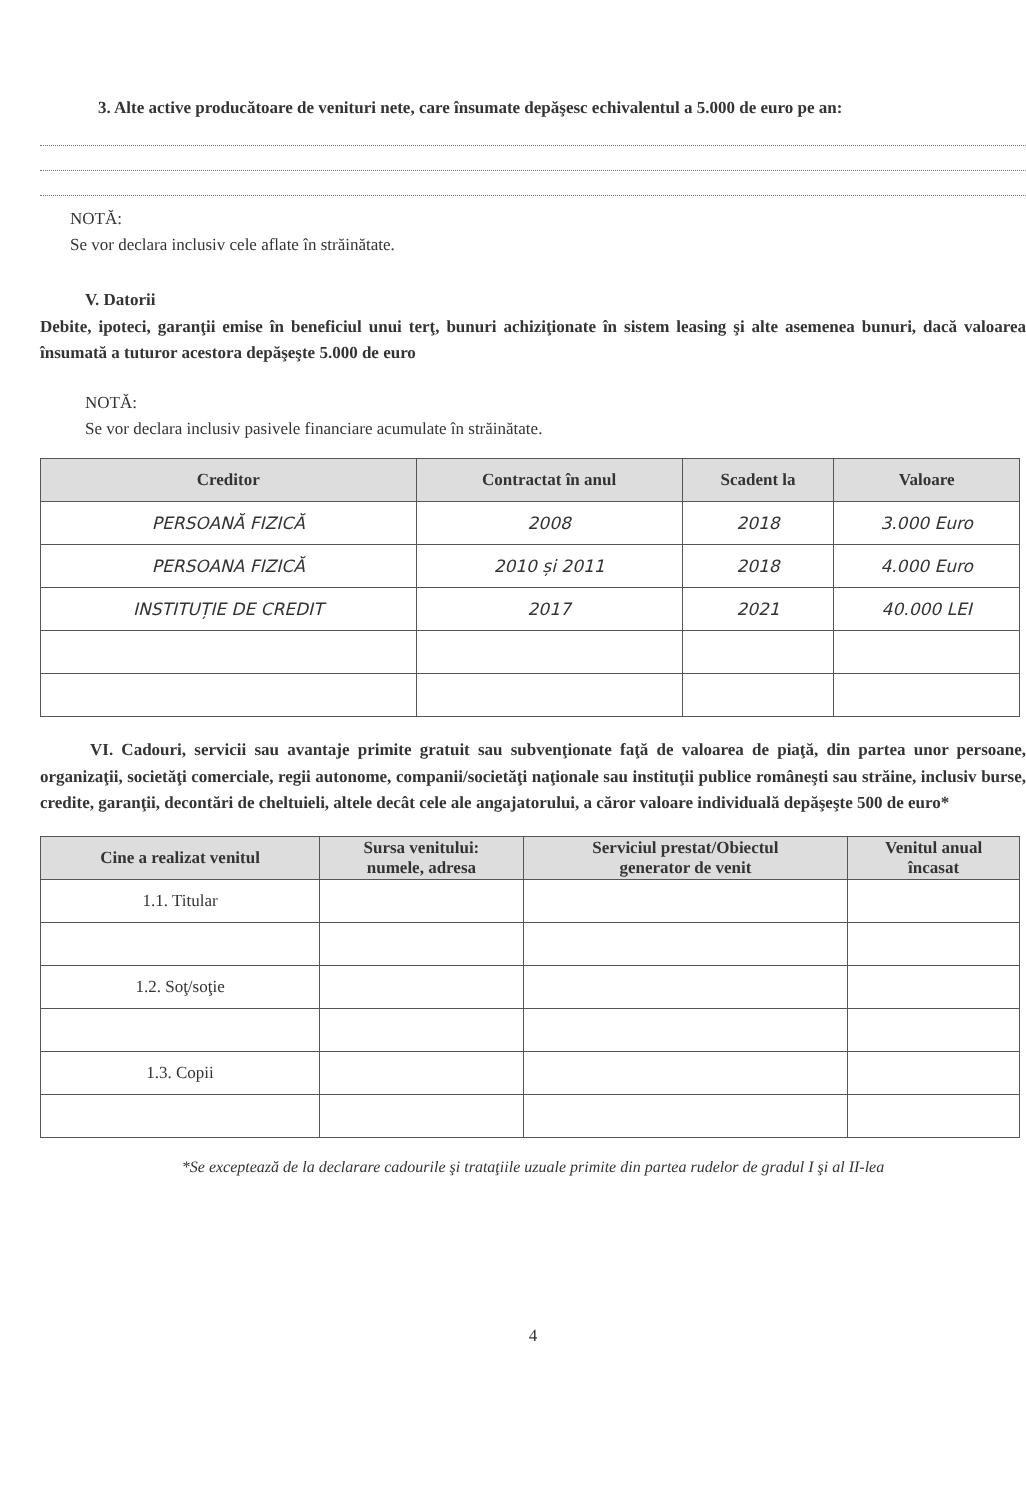3. Alte active producătoare de venituri nete, care însumate depăşesc echivalentul a 5.000 de euro pe an:
NOTĂ:
Se vor declara inclusiv cele aflate în străinătate.
V. Datorii
Debite, ipoteci, garanţii emise în beneficiul unui terţ, bunuri achiziţionate în sistem leasing şi alte asemenea bunuri, dacă valoarea însumată a tuturor acestora depăşeşte 5.000 de euro
NOTĂ:
Se vor declara inclusiv pasivele financiare acumulate în străinătate.
| Creditor | Contractat în anul | Scadent la | Valoare |
| --- | --- | --- | --- |
| PERSOANĂ FIZICĂ | 2008 | 2018 | 3.000 Euro |
| PERSOANA FIZICĂ | 2010 și 2011 | 2018 | 4.000 Euro |
| INSTITUȚIE DE CREDIT | 2017 | 2021 | 40.000 LEI |
VI. Cadouri, servicii sau avantaje primite gratuit sau subvenţionate faţă de valoarea de piaţă, din partea unor persoane, organizaţii, societăţi comerciale, regii autonome, companii/societăţi naţionale sau instituţii publice româneşti sau străine, inclusiv burse, credite, garanţii, decontări de cheltuieli, altele decât cele ale angajatorului, a căror valoare individuală depăşeşte 500 de euro*
| Cine a realizat venitul | Sursa venitului: numele, adresa | Serviciul prestat/Obiectul generator de venit | Venitul anual încasat |
| --- | --- | --- | --- |
| 1.1. Titular | | | |
| 1.2. Soţ/soţie | | | |
| 1.3. Copii | | | |
*Se exceptează de la declarare cadourile şi trataţiile uzuale primite din partea rudelor de gradul I şi al II-lea
4